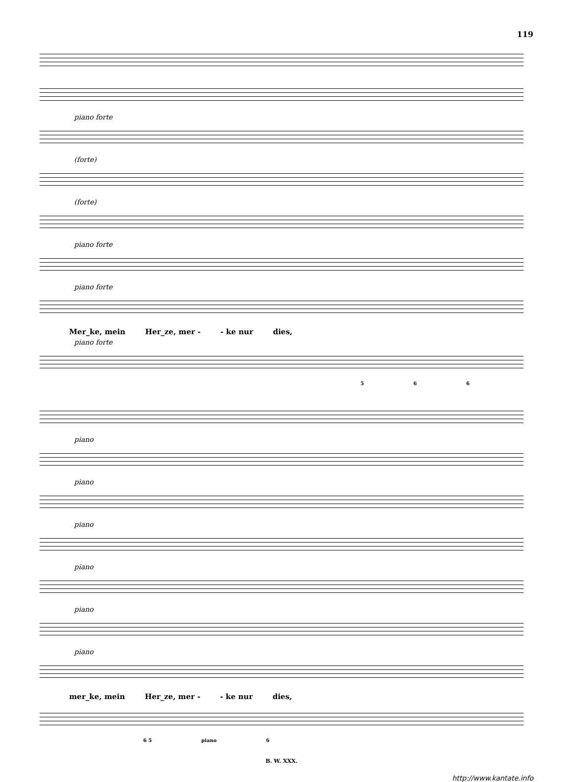119
piano forte
(forte)
(forte)
piano forte
piano forte
Mer_ke, mein Her_ze, mer - - ke nur dies,
piano forte
5 6 6
piano
piano
piano
piano
piano
piano
mer_ke, mein Her_ze, mer - - ke nur dies,
6 5 piano 6
B. W. XXX.
http://www.kantate.info